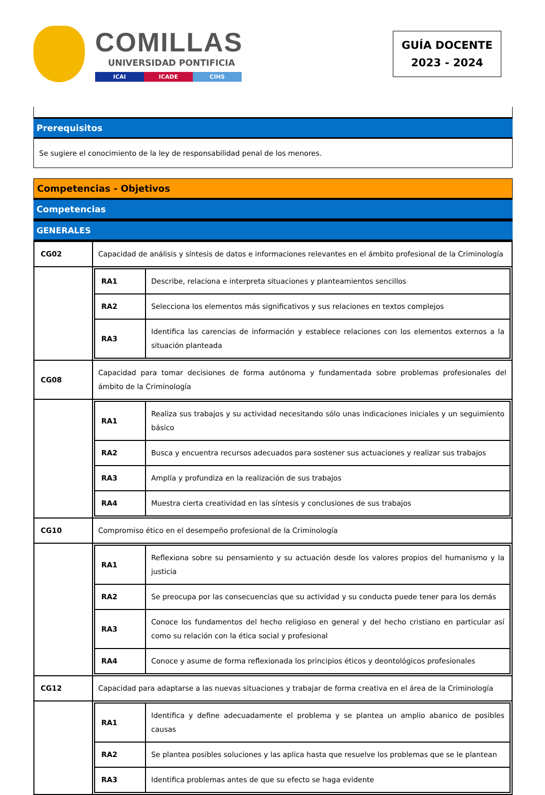COMILLAS
UNIVERSIDAD PONTIFICIA
ICAI ICADE CIHS
GUÍA DOCENTE
2023 - 2024
Prerequisitos
Se sugiere el conocimiento de la ley de responsabilidad penal de los menores.
Competencias - Objetivos
Competencias
GENERALES
| CG02 | Capacidad de análisis y síntesis de datos e informaciones relevantes en el ámbito profesional de la Criminología |
| | / RA1 / Describe, relaciona e interpreta situaciones y planteamientos sencillos / / RA2 / Selecciona los elementos más significativos y sus relaciones en textos complejos / / RA3 / Identifica las carencias de información y establece relaciones con los elementos externos a la situación planteada / |
| CG08 | Capacidad para tomar decisiones de forma autónoma y fundamentada sobre problemas profesionales del ámbito de la Criminología |
| | / RA1 / Realiza sus trabajos y su actividad necesitando sólo unas indicaciones iniciales y un seguimiento básico / / RA2 / Busca y encuentra recursos adecuados para sostener sus actuaciones y realizar sus trabajos / / RA3 / Amplía y profundiza en la realización de sus trabajos / / RA4 / Muestra cierta creatividad en las síntesis y conclusiones de sus trabajos / |
| CG10 | Compromiso ético en el desempeño profesional de la Criminología |
| | / RA1 / Reflexiona sobre su pensamiento y su actuación desde los valores propios del humanismo y la justicia / / RA2 / Se preocupa por las consecuencias que su actividad y su conducta puede tener para los demás / / RA3 / Conoce los fundamentos del hecho religioso en general y del hecho cristiano en particular así como su relación con la ética social y profesional / / RA4 / Conoce y asume de forma reflexionada los principios éticos y deontológicos profesionales / |
| CG12 | Capacidad para adaptarse a las nuevas situaciones y trabajar de forma creativa en el área de la Criminología |
| | / RA1 / Identifica y define adecuadamente el problema y se plantea un amplio abanico de posibles causas / / RA2 / Se plantea posibles soluciones y las aplica hasta que resuelve los problemas que se le plantean / / RA3 / Identifica problemas antes de que su efecto se haga evidente / |